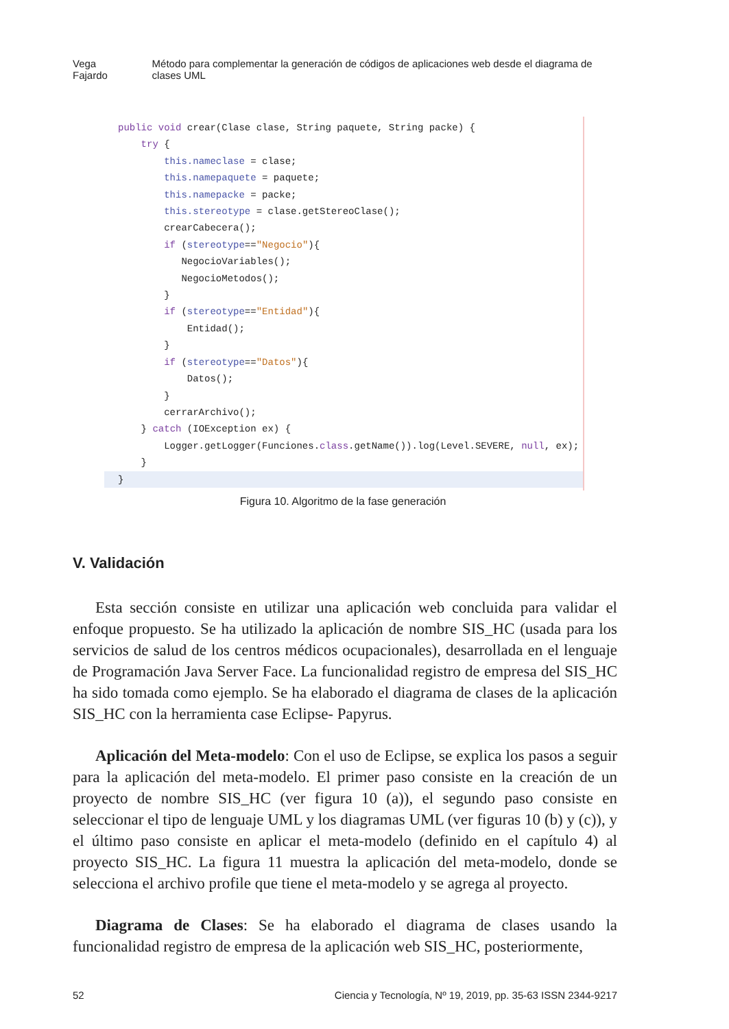Vega Fajardo Método para complementar la generación de códigos de aplicaciones web desde el diagrama de clases UML
public void crear(Clase clase, String paquete, String packe) { try { this.nameclase = clase; this.namepaquete = paquete; this.namepacke = packe; this.stereotype = clase.getStereoClase(); crearCabecera(); if (stereotype=="Negocio"){ NegocioVariables(); NegocioMetodos(); } if (stereotype=="Entidad"){ Entidad(); } if (stereotype=="Datos"){ Datos(); } cerrarArchivo(); } catch (IOException ex) { Logger.getLogger(Funciones.class.getName()).log(Level.SEVERE, null, ex); }
}
Figura 10. Algoritmo de la fase generación
V. Validación
Esta sección consiste en utilizar una aplicación web concluida para validar el enfoque propuesto. Se ha utilizado la aplicación de nombre SIS_HC (usada para los servicios de salud de los centros médicos ocupacionales), desarrollada en el lenguaje de Programación Java Server Face. La funcionalidad registro de empresa del SIS_HC ha sido tomada como ejemplo. Se ha elaborado el diagrama de clases de la aplicación SIS_HC con la herramienta case Eclipse- Papyrus.
Aplicación del Meta-modelo: Con el uso de Eclipse, se explica los pasos a seguir para la aplicación del meta-modelo. El primer paso consiste en la creación de un proyecto de nombre SIS_HC (ver figura 10 (a)), el segundo paso consiste en seleccionar el tipo de lenguaje UML y los diagramas UML (ver figuras 10 (b) y (c)), y el último paso consiste en aplicar el meta-modelo (definido en el capítulo 4) al proyecto SIS_HC. La figura 11 muestra la aplicación del meta-modelo, donde se selecciona el archivo profile que tiene el meta-modelo y se agrega al proyecto.
Diagrama de Clases: Se ha elaborado el diagrama de clases usando la funcionalidad registro de empresa de la aplicación web SIS_HC, posteriormente,
52 Ciencia y Tecnología, Nº 19, 2019, pp. 35-63 ISSN 2344-9217